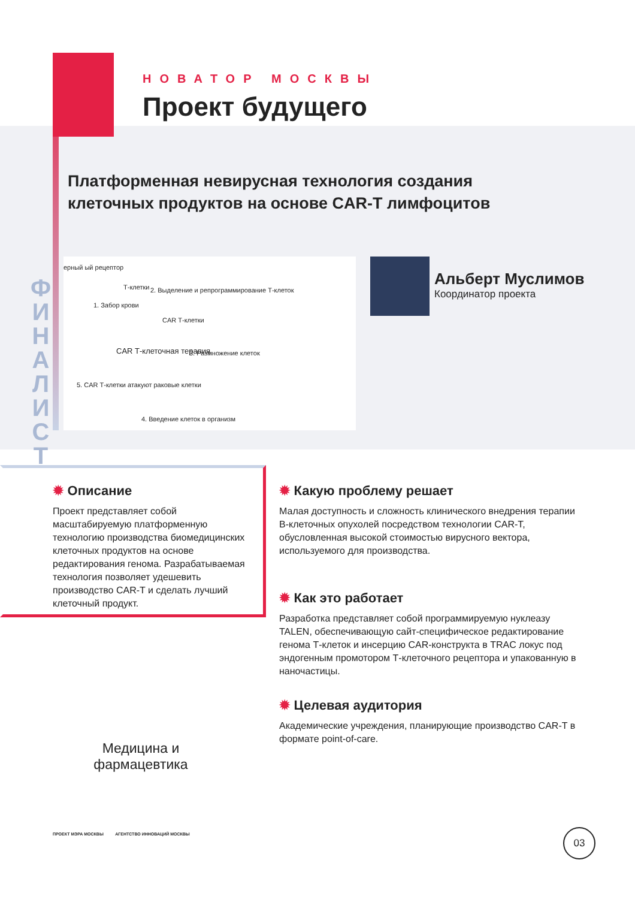НОВАТОР МОСКВЫ
Проект будущего
Платформенная невирусная технология создания клеточных продуктов на основе CAR-T лимфоцитов
Ф И Н А Л И С Т
ерный ый рецептор
Т-клетки 2. Выделение и репрограммирование Т-клеток
1. Забор крови
CAR Т-клетки
CAR Т-клеточная терапия 3. Размножение клеток
5. CAR Т-клетки атакуют раковые клетки
4. Введение клеток в организм
Альберт Муслимов
Координатор проекта
✹ Описание
Проект представляет собой масштабируемую платформенную технологию производства биомедицинских клеточных продуктов на основе редактирования генома. Разрабатываемая технология позволяет удешевить производство CAR-T и сделать лучший клеточный продукт.
✹ Какую проблему решает
Малая доступность и сложность клинического внедрения терапии B-клеточных опухолей посредством технологии CAR-T, обусловленная высокой стоимостью вирусного вектора, используемого для производства.
✹ Как это работает
Разработка представляет собой программируемую нуклеазу TALEN, обеспечивающую сайт-специфическое редактирование генома Т-клеток и инсерцию CAR-конструкта в TRAC локус под эндогенным промотором Т-клеточного рецептора и упакованную в наночастицы.
✹ Целевая аудитория
Академические учреждения, планирующие производство CAR-T в формате point-of-care.
Медицина и фармацевтика
ПРОЕКТ МЭРА МОСКВЫ АГЕНТСТВО ИННОВАЦИЙ МОСКВЫ
03